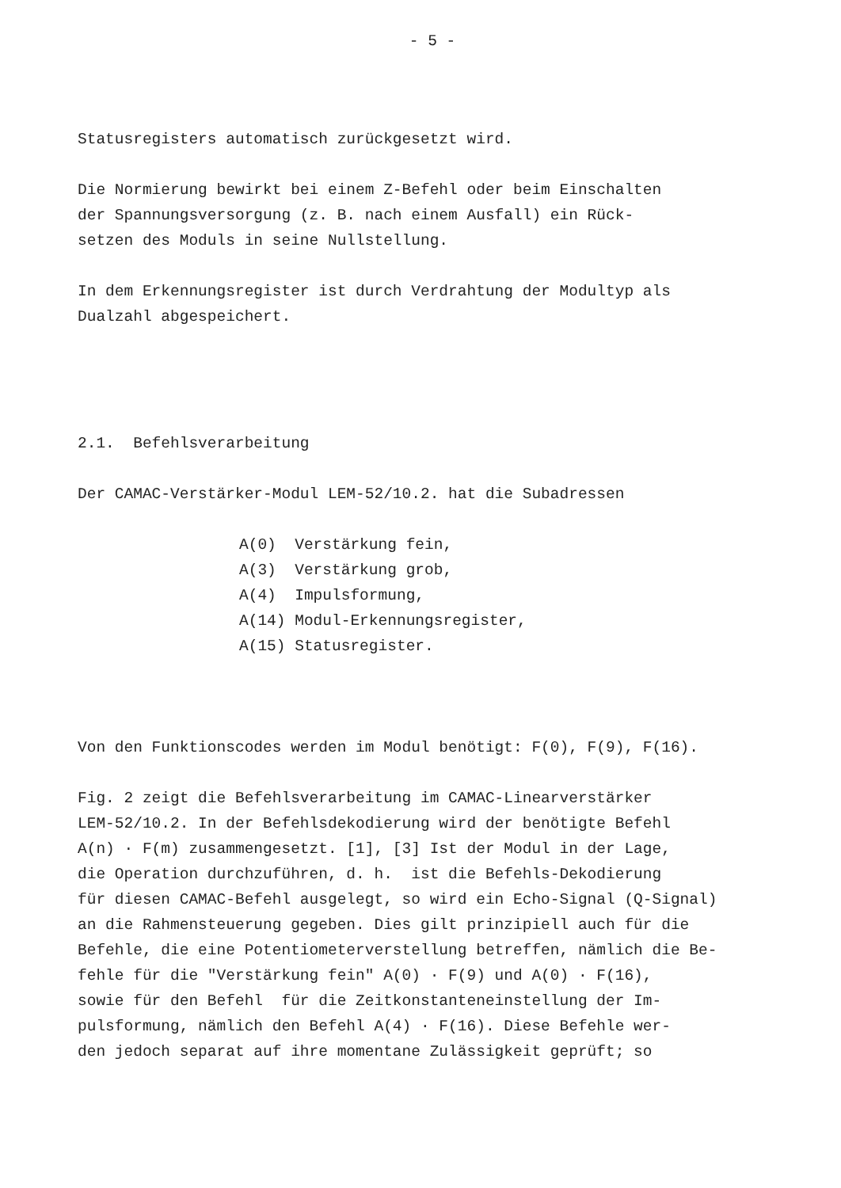- 5 -
Statusregisters automatisch zurückgesetzt wird.
Die Normierung bewirkt bei einem Z-Befehl oder beim Einschalten der Spannungsversorgung (z. B. nach einem Ausfall) ein Rück- setzen des Moduls in seine Nullstellung.
In dem Erkennungsregister ist durch Verdrahtung der Modultyp als Dualzahl abgespeichert.
2.1. Befehlsverarbeitung
Der CAMAC-Verstärker-Modul LEM-52/10.2. hat die Subadressen
A(0) Verstärkung fein, A(3) Verstärkung grob, A(4) Impulsformung, A(14) Modul-Erkennungsregister, A(15) Statusregister.
Von den Funktionscodes werden im Modul benötigt: F(0), F(9), F(16).
Fig. 2 zeigt die Befehlsverarbeitung im CAMAC-Linearverstärker LEM-52/10.2. In der Befehlsdekodierung wird der benötigte Befehl A(n) · F(m) zusammengesetzt. [1], [3] Ist der Modul in der Lage, die Operation durchzuführen, d. h. ist die Befehls-Dekodierung für diesen CAMAC-Befehl ausgelegt, so wird ein Echo-Signal (Q-Signal) an die Rahmensteuerung gegeben. Dies gilt prinzipiell auch für die Befehle, die eine Potentiometerverstellung betreffen, nämlich die Be- fehle für die "Verstärkung fein" A(0) · F(9) und A(0) · F(16), sowie für den Befehl für die Zeitkonstanteneinstellung der Im- pulsformung, nämlich den Befehl A(4) · F(16). Diese Befehle wer- den jedoch separat auf ihre momentane Zulässigkeit geprüft; so